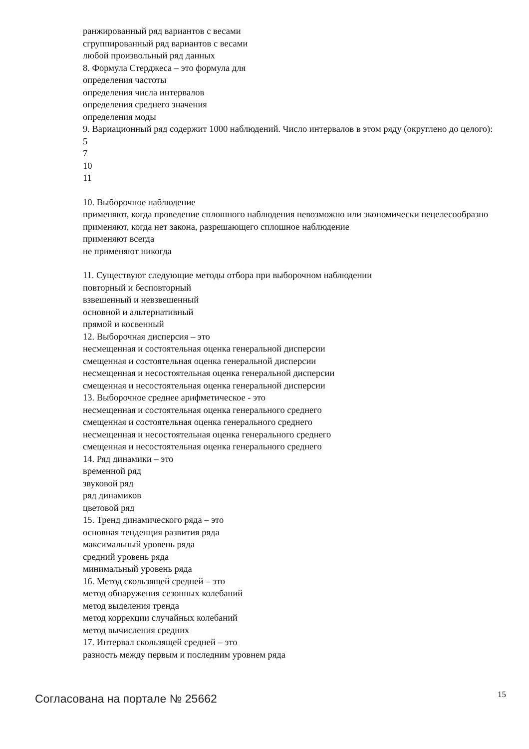ранжированный ряд вариантов с весами
сгруппированный ряд вариантов с весами
любой произвольный ряд данных
8. Формула Стерджеса – это формула для
определения частоты
определения числа интервалов
определения среднего значения
определения моды
9. Вариационный ряд содержит 1000 наблюдений. Число интервалов в этом ряду (округлено до целого):
5
7
10
11
10. Выборочное наблюдение
применяют, когда проведение сплошного наблюдения невозможно или экономически нецелесообразно
применяют, когда нет закона, разрешающего сплошное наблюдение
применяют всегда
не применяют никогда
11. Существуют следующие методы отбора при выборочном наблюдении
повторный и бесповторный
взвешенный и невзвешенный
основной и альтернативный
прямой и косвенный
12. Выборочная дисперсия – это
несмещенная и состоятельная оценка генеральной дисперсии
смещенная и состоятельная оценка генеральной дисперсии
несмещенная и несостоятельная оценка генеральной дисперсии
смещенная и несостоятельная оценка генеральной дисперсии
13. Выборочное среднее арифметическое - это
несмещенная и состоятельная оценка генерального среднего
смещенная и состоятельная оценка генерального среднего
несмещенная и несостоятельная оценка генерального среднего
смещенная и несостоятельная оценка генерального среднего
14. Ряд динамики – это
временной ряд
звуковой ряд
ряд динамиков
цветовой ряд
15. Тренд динамического ряда – это
основная тенденция развития ряда
максимальный уровень ряда
средний уровень ряда
минимальный уровень ряда
16. Метод скользящей средней – это
метод обнаружения сезонных колебаний
метод выделения тренда
метод коррекции случайных колебаний
метод вычисления средних
17. Интервал скользящей средней – это
разность между первым и последним уровнем ряда
Согласована на портале № 25662 15